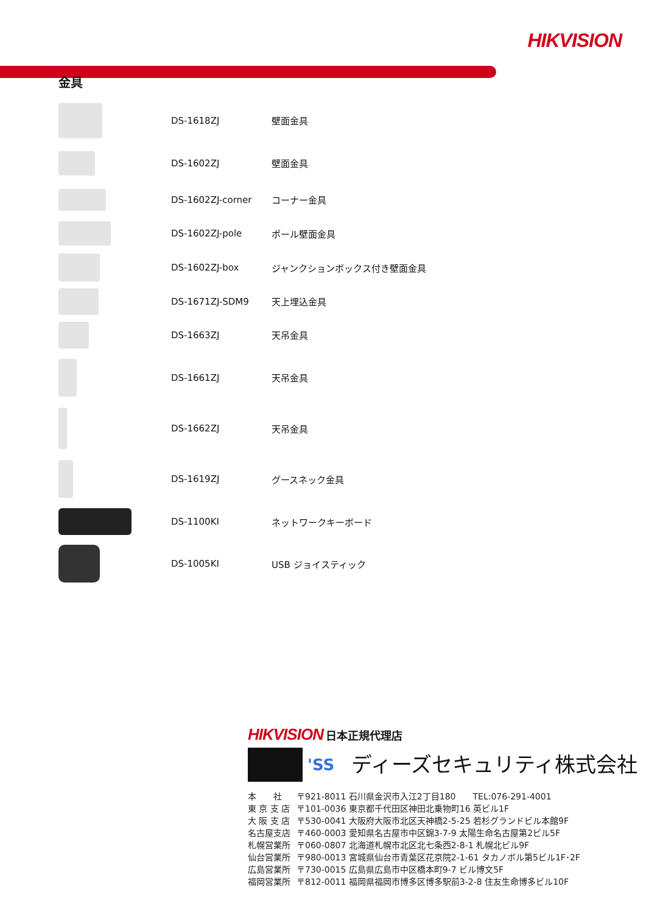HIKVISION
金具
| | DS-1618ZJ | 壁面金具 |
| | DS-1602ZJ | 壁面金具 |
| | DS-1602ZJ-corner | コーナー金具 |
| | DS-1602ZJ-pole | ポール壁面金具 |
| | DS-1602ZJ-box | ジャンクションボックス付き壁面金具 |
| | DS-1671ZJ-SDM9 | 天上埋込金具 |
| | DS-1663ZJ | 天吊金具 |
| | DS-1661ZJ | 天吊金具 |
| | DS-1662ZJ | 天吊金具 |
| | DS-1619ZJ | グースネック金具 |
| | DS-1100KI | ネットワークキーボード |
| | DS-1005KI | USB ジョイスティック |
HIKVISION 日本正規代理店
'SS ディーズセキュリティ株式会社
| 本 社 | 〒921-8011 石川県金沢市入江2丁目180 TEL:076-291-4001 |
| 東 京 支 店 | 〒101-0036 東京都千代田区神田北乗物町16 英ビル1F |
| 大 阪 支 店 | 〒530-0041 大阪府大阪市北区天神橋2-5-25 若杉グランドビル本館9F |
| 名古屋支店 | 〒460-0003 愛知県名古屋市中区錦3-7-9 太陽生命名古屋第2ビル5F |
| 札幌営業所 | 〒060-0807 北海道札幌市北区北七条西2-8-1 札幌北ビル9F |
| 仙台営業所 | 〒980-0013 宮城県仙台市青葉区花京院2-1-61 タカノボル第5ビル1F･2F |
| 広島営業所 | 〒730-0015 広島県広島市中区橋本町9-7 ビル博文5F |
| 福岡営業所 | 〒812-0011 福岡県福岡市博多区博多駅前3-2-8 住友生命博多ビル10F |